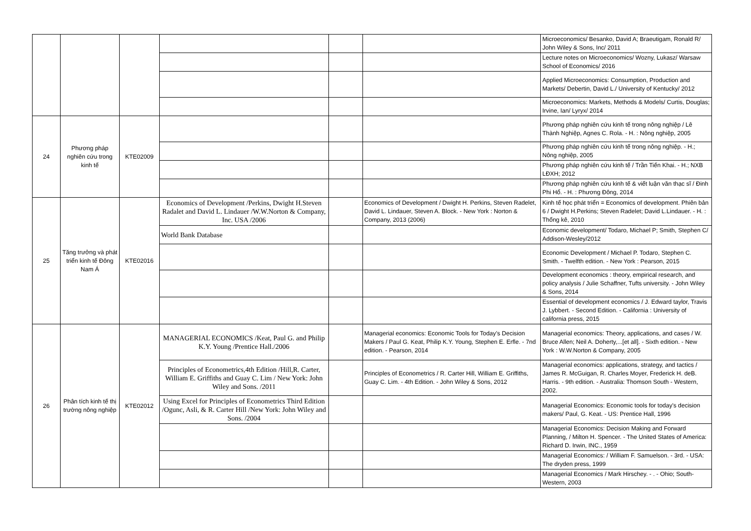| | | | | | | Microeconomics/ Besanko, David A; Braeutigam, Ronald R/ John Wiley & Sons, Inc/ 2011 |
| | | | | | | Lecture notes on Microeconomics/ Wozny, Lukasz/ Warsaw School of Economics/ 2016 |
| | | | | | | Applied Microeconomics: Consumption, Production and Markets/ Debertin, David L./ University of Kentucky/ 2012 |
| | | | | | | Microeconomics: Markets, Methods & Models/ Curtis, Douglas; Irvine, Ian/ Lyryx/ 2014 |
| 24 | Phương pháp nghiên cứu trong kinh tế | KTE02009 | | | | Phương pháp nghiên cứu kinh tế trong nông nghiệp / Lê Thành Nghiệp, Agnes C. Rola. - H. : Nông nghiệp, 2005 |
| | | | | | | Phương pháp nghiên cứu kinh tế trong nông nghiệp. - H.; Nông nghiệp, 2005 |
| | | | | | | Phương pháp nghiên cứu kinh tế / Trần Tiến Khai. - H.; NXB LĐXH; 2012 |
| | | | | | | Phương pháp nghiên cứu kinh tế & viết luận văn thạc sĩ / Đinh Phi Hổ. - H. : Phương Đông, 2014 |
| 25 | Tăng trưởng và phát triển kinh tế Đông Nam Á | KTE02016 | Economics of Development /Perkins, Dwight H.Steven Radalet and David L. Lindauer /W.W.Norton & Company, Inc. USA /2006 | | Economics of Development / Dwight H. Perkins, Steven Radelet, David L. Lindauer, Steven A. Block. - New York : Norton & Company, 2013 (2006) | Kinh tế học phát triển = Economics of development. Phiên bản 6 / Dwight H.Perkins; Steven Radelet; David L.Lindauer. - H. : Thống kê, 2010 |
| | | | World Bank Database | | | Economic development/ Todaro, Michael P; Smith, Stephen C/ Addison-Wesley/2012 |
| | | | | | | Economic Development / Michael P. Todaro, Stephen C. Smith. - Twelfth edition. - New York : Pearson, 2015 |
| | | | | | | Development economics : theory, empirical research, and policy analysis / Julie Schaffner, Tufts university. - John Wiley & Sons, 2014 |
| | | | | | | Essential of development economics / J. Edward taylor, Travis J. Lybbert. - Second Edition. - California : University of california press, 2015 |
| 26 | Phân tích kinh tế thị trường nông nghiệp | KTE02012 | MANAGERIAL ECONOMICS /Keat, Paul G. and Philip K.Y. Young /Prentice Hall./2006 | | Managerial economics: Economic Tools for Today’s Decision Makers / Paul G. Keat, Philip K.Y. Young, Stephen E. Erfle. - 7nd edition. - Pearson, 2014 | Managerial economics: Theory, applications, and cases / W. Bruce Allen; Neil A. Doherty,...[et all]. - Sixth edition. - New York : W.W.Norton & Company, 2005 |
| | | | Principles of Econometrics,4th Edition /Hill,R. Carter, William E. Griffiths and Guay C. Lim / New York: John Wiley and Sons. /2011 | | Principles of Econometrics / R. Carter Hill, William E. Griffiths, Guay C. Lim. - 4th Edition. - John Wiley & Sons, 2012 | Managerial economics: applications, strategy, and tactics / James R. McGuigan, R. Charles Moyer, Frederick H. deB. Harris. - 9th edition. - Australia: Thomson South - Western, 2002. |
| | | | Using Excel for Principles of Econometrics Third Edition /Ogunc, Asli, & R. Carter Hill /New York: John Wiley and Sons. /2004 | | | Managerial Economics: Economic tools for today's decision makers/ Paul, G. Keat. - US: Prentice Hall, 1996 |
| | | | | | | Managerial Economics: Decision Making and Forward Planning, / Milton H. Spencer. - The United States of America: Richard D. Irwin, INC., 1959 |
| | | | | | | Managerial Economics: / William F. Samuelson. - 3rd. - USA: The dryden press, 1999 |
| | | | | | | Managerial Economics / Mark Hirschey. - . - Ohio; South-Western, 2003 |